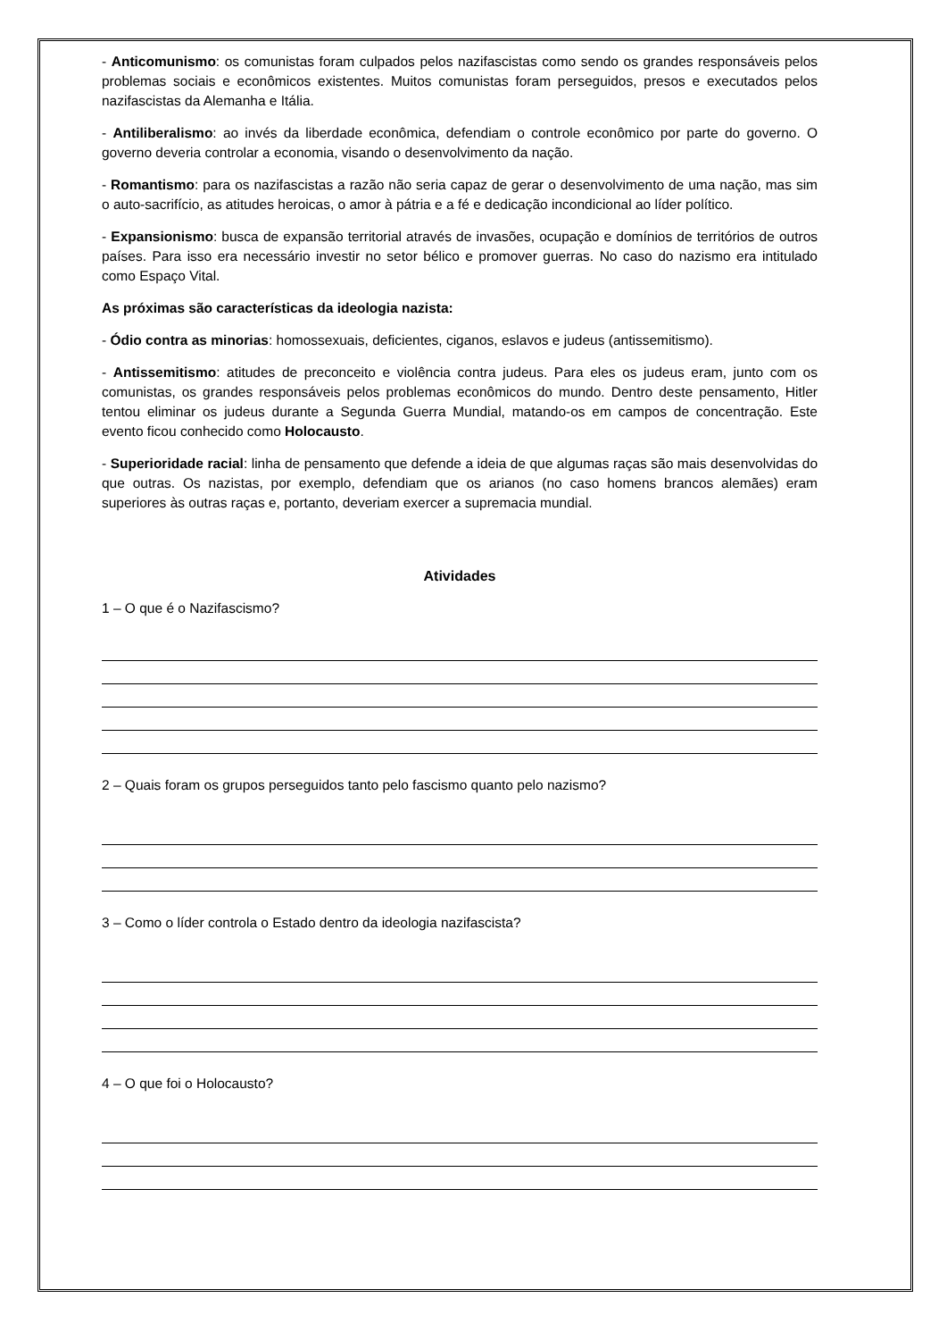- Anticomunismo: os comunistas foram culpados pelos nazifascistas como sendo os grandes responsáveis pelos problemas sociais e econômicos existentes. Muitos comunistas foram perseguidos, presos e executados pelos nazifascistas da Alemanha e Itália.
- Antiliberalismo: ao invés da liberdade econômica, defendiam o controle econômico por parte do governo. O governo deveria controlar a economia, visando o desenvolvimento da nação.
- Romantismo: para os nazifascistas a razão não seria capaz de gerar o desenvolvimento de uma nação, mas sim o auto-sacrifício, as atitudes heroicas, o amor à pátria e a fé e dedicação incondicional ao líder político.
- Expansionismo: busca de expansão territorial através de invasões, ocupação e domínios de territórios de outros países. Para isso era necessário investir no setor bélico e promover guerras. No caso do nazismo era intitulado como Espaço Vital.
As próximas são características da ideologia nazista:
- Ódio contra as minorias: homossexuais, deficientes, ciganos, eslavos e judeus (antissemitismo).
- Antissemitismo: atitudes de preconceito e violência contra judeus. Para eles os judeus eram, junto com os comunistas, os grandes responsáveis pelos problemas econômicos do mundo. Dentro deste pensamento, Hitler tentou eliminar os judeus durante a Segunda Guerra Mundial, matando-os em campos de concentração. Este evento ficou conhecido como Holocausto.
- Superioridade racial: linha de pensamento que defende a ideia de que algumas raças são mais desenvolvidas do que outras. Os nazistas, por exemplo, defendiam que os arianos (no caso homens brancos alemães) eram superiores às outras raças e, portanto, deveriam exercer a supremacia mundial.
Atividades
1 – O que é o Nazifascismo?
2 – Quais foram os grupos perseguidos tanto pelo fascismo quanto pelo nazismo?
3 – Como o líder controla o Estado dentro da ideologia nazifascista?
4 – O que foi o Holocausto?